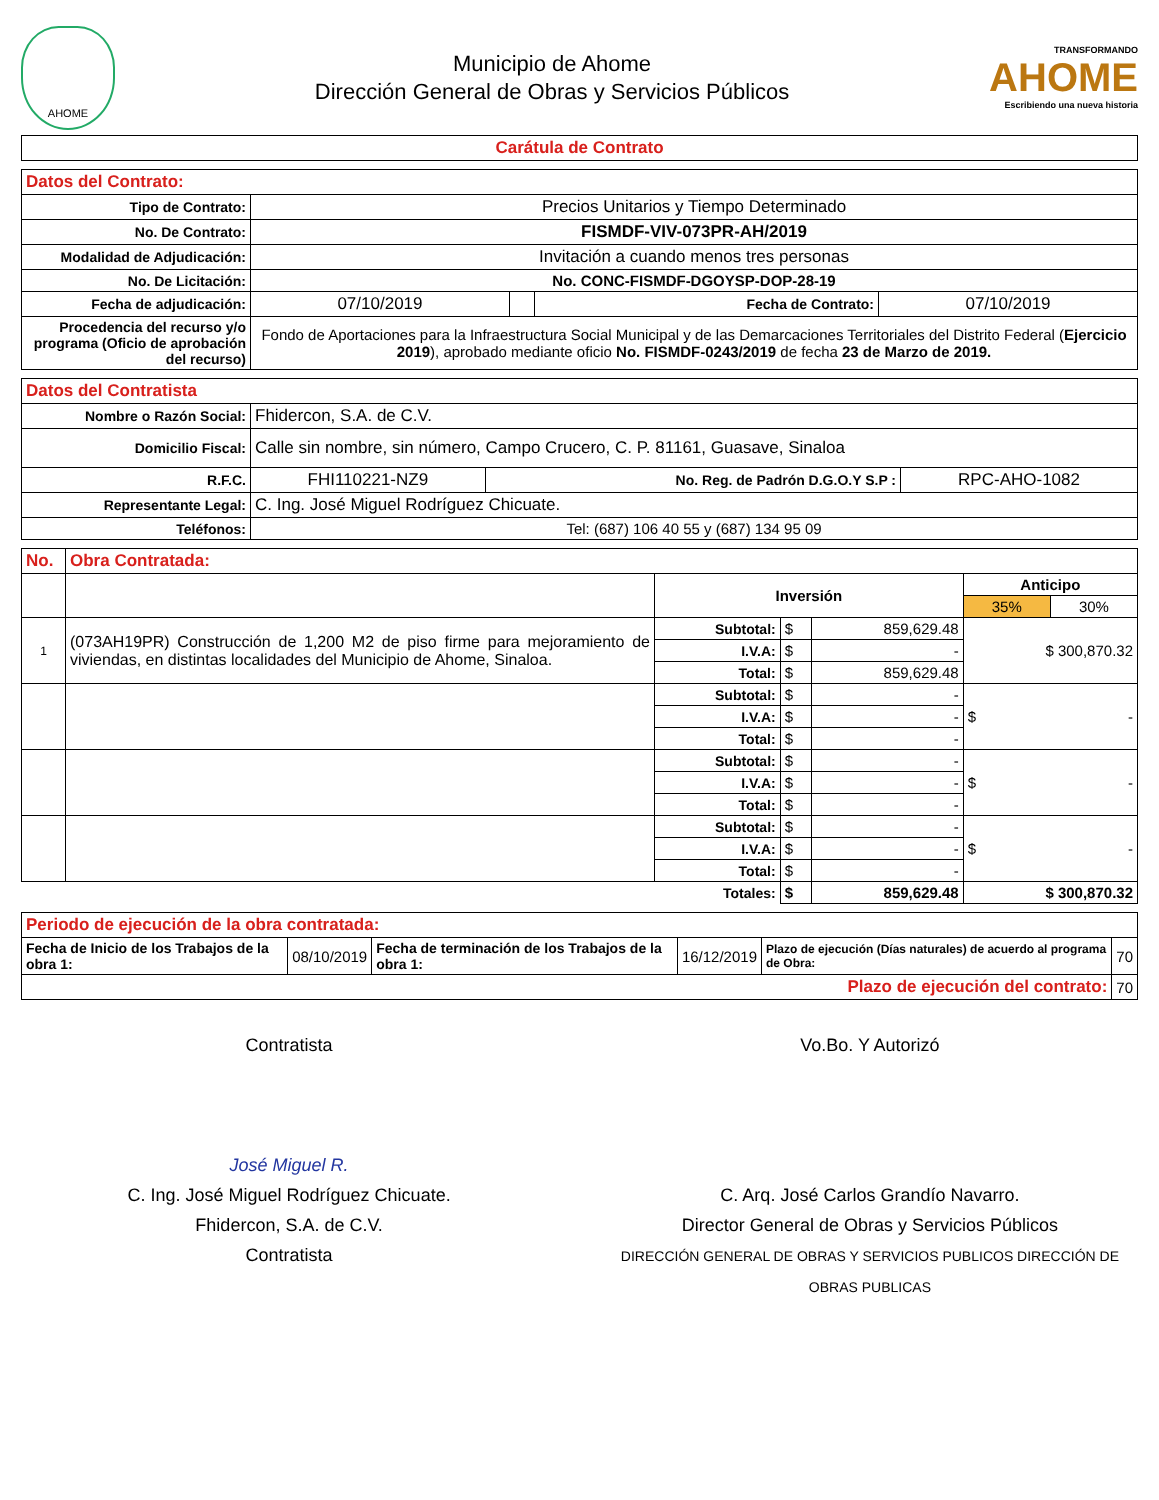AHOME
Municipio de Ahome
Dirección General de Obras y Servicios Públicos
TRANSFORMANDO
AHOME
Escribiendo una nueva historia
| Carátula de Contrato |
| Datos del Contrato: | | | | |
| Tipo de Contrato: | Precios Unitarios y Tiempo Determinado | | | |
| No. De Contrato: | FISMDF-VIV-073PR-AH/2019 | | | |
| Modalidad de Adjudicación: | Invitación a cuando menos tres personas | | | |
| No. De Licitación: | No. CONC-FISMDF-DGOYSP-DOP-28-19 | | | |
| Fecha de adjudicación: | 07/10/2019 | | Fecha de Contrato: | 07/10/2019 |
| Procedencia del recurso y/o programa (Oficio de aprobación del recurso) | Fondo de Aportaciones para la Infraestructura Social Municipal y de las Demarcaciones Territoriales del Distrito Federal ( Ejercicio 2019 ), aprobado mediante oficio No. FISMDF-0243/2019 de fecha 23 de Marzo de 2019. | | | |
| Datos del Contratista | | | |
| Nombre o Razón Social: | Fhidercon, S.A. de C.V. | | |
| Domicilio Fiscal: | Calle sin nombre, sin número, Campo Crucero, C. P. 81161, Guasave, Sinaloa | | |
| R.F.C. | FHI110221-NZ9 | No. Reg. de Padrón D.G.O.Y S.P : | RPC-AHO-1082 |
| Representante Legal: | C. Ing. José Miguel Rodríguez Chicuate. | | |
| Teléfonos: | Tel: (687) 106 40 55 y (687) 134 95 09 | | |
| No. | Obra Contratada: | | | | | |
| | | Inversión | | | Anticipo | |
| | | | | | 35% | 30% |
| 1 | (073AH19PR) Construcción de 1,200 M2 de piso firme para mejoramiento de viviendas, en distintas localidades del Municipio de Ahome, Sinaloa. | Subtotal: | $ | 859,629.48 | $ 300,870.32 | |
| | | I.V.A: | $ | - | | |
| | | Total: | $ | 859,629.48 | | |
| | | Subtotal: | $ | - | $ - | |
| | | I.V.A: | $ | - | | |
| | | Total: | $ | - | | |
| | | Subtotal: | $ | - | $ - | |
| | | I.V.A: | $ | - | | |
| | | Total: | $ | - | | |
| | | Subtotal: | $ | - | $ - | |
| | | I.V.A: | $ | - | | |
| | | Total: | $ | - | | |
| Totales: | | | $ | 859,629.48 | $ 300,870.32 | |
| Periodo de ejecución de la obra contratada: | | | | | |
| Fecha de Inicio de los Trabajos de la obra 1: | 08/10/2019 | Fecha de terminación de los Trabajos de la obra 1: | 16/12/2019 | Plazo de ejecución (Días naturales) de acuerdo al programa de Obra: | 70 |
| Plazo de ejecución del contrato: | | | | | 70 |
Contratista
José Miguel R.
C. Ing. José Miguel Rodríguez Chicuate.
Fhidercon, S.A. de C.V.
Contratista
Vo.Bo. Y Autorizó
C. Arq. José Carlos Grandío Navarro.
Director General de Obras y Servicios Públicos
DIRECCIÓN GENERAL DE OBRAS Y SERVICIOS PUBLICOS DIRECCIÓN DE OBRAS PUBLICAS